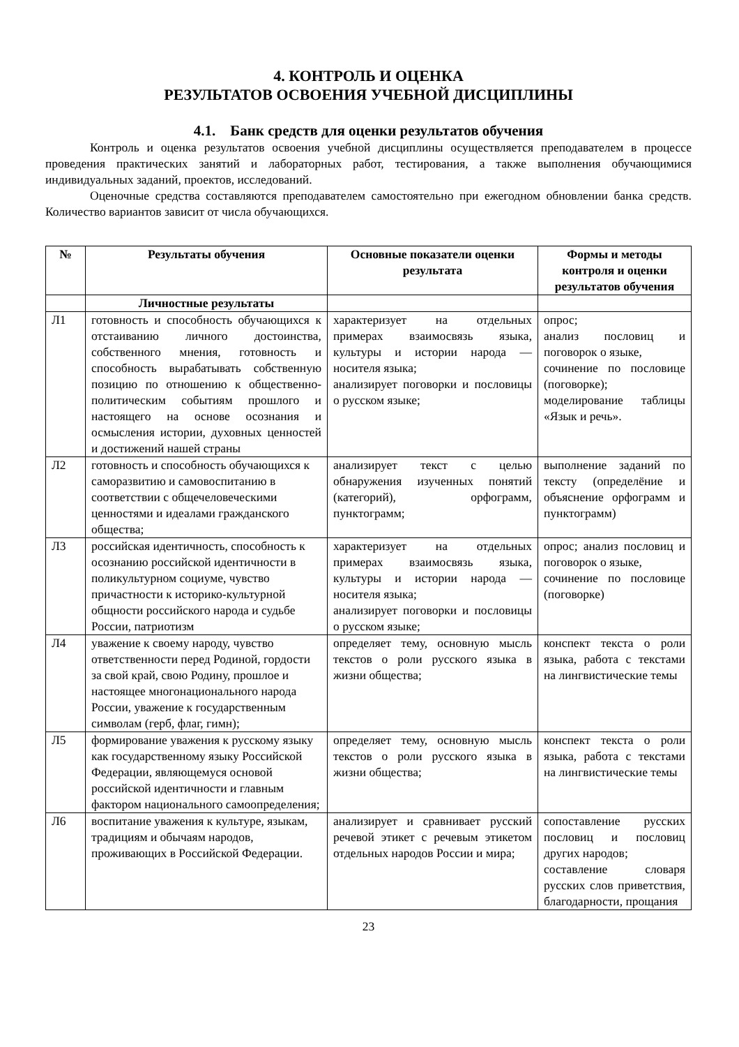4. КОНТРОЛЬ И ОЦЕНКА
РЕЗУЛЬТАТОВ ОСВОЕНИЯ УЧЕБНОЙ ДИСЦИПЛИНЫ
4.1. Банк средств для оценки результатов обучения
Контроль и оценка результатов освоения учебной дисциплины осуществляется преподавателем в процессе проведения практических занятий и лабораторных работ, тестирования, а также выполнения обучающимися индивидуальных заданий, проектов, исследований.
Оценочные средства составляются преподавателем самостоятельно при ежегодном обновлении банка средств. Количество вариантов зависит от числа обучающихся.
| № | Результаты обучения | Основные показатели оценки результата | Формы и методы контроля и оценки результатов обучения |
| --- | --- | --- | --- |
| | Личностные результаты | | |
| Л1 | готовность и способность обучающихся к отстаиванию личного достоинства, собственного мнения, готовность и способность вырабатывать собственную позицию по отношению к общественно-политическим событиям прошлого и настоящего на основе осознания и осмысления истории, духовных ценностей и достижений нашей страны | характеризует на отдельных примерах взаимосвязь языка, культуры и истории народа — носителя языка; анализирует поговорки и пословицы о русском языке; | опрос; анализ пословиц и поговорок о языке, сочинение по пословице (поговорке); моделирование таблицы «Язык и речь». |
| Л2 | готовность и способность обучающихся к саморазвитию и самовоспитанию в соответствии с общечеловеческими ценностями и идеалами гражданского общества; | анализирует текст с целью обнаружения изученных понятий (категорий), орфограмм, пунктограмм; | выполнение заданий по тексту (определёние и объяснение орфограмм и пунктограмм) |
| Л3 | российская идентичность, способность к осознанию российской идентичности в поликультурном социуме, чувство причастности к историко-культурной общности российского народа и судьбе России, патриотизм | характеризует на отдельных примерах взаимосвязь языка, культуры и истории народа — носителя языка; анализирует поговорки и пословицы о русском языке; | опрос; анализ пословиц и поговорок о языке, сочинение по пословице (поговорке) |
| Л4 | уважение к своему народу, чувство ответственности перед Родиной, гордости за свой край, свою Родину, прошлое и настоящее многонационального народа России, уважение к государственным символам (герб, флаг, гимн); | определяет тему, основную мысль текстов о роли русского языка в жизни общества; | конспект текста о роли языка, работа с текстами на лингвистические темы |
| Л5 | формирование уважения к русскому языку как государственному языку Российской Федерации, являющемуся основой российской идентичности и главным фактором национального самоопределения; | определяет тему, основную мысль текстов о роли русского языка в жизни общества; | конспект текста о роли языка, работа с текстами на лингвистические темы |
| Л6 | воспитание уважения к культуре, языкам, традициям и обычаям народов, проживающих в Российской Федерации. | анализирует и сравнивает русский речевой этикет с речевым этикетом отдельных народов России и мира; | сопоставление русских пословиц и пословиц других народов; составление словаря русских слов приветствия, благодарности, прощания |
23